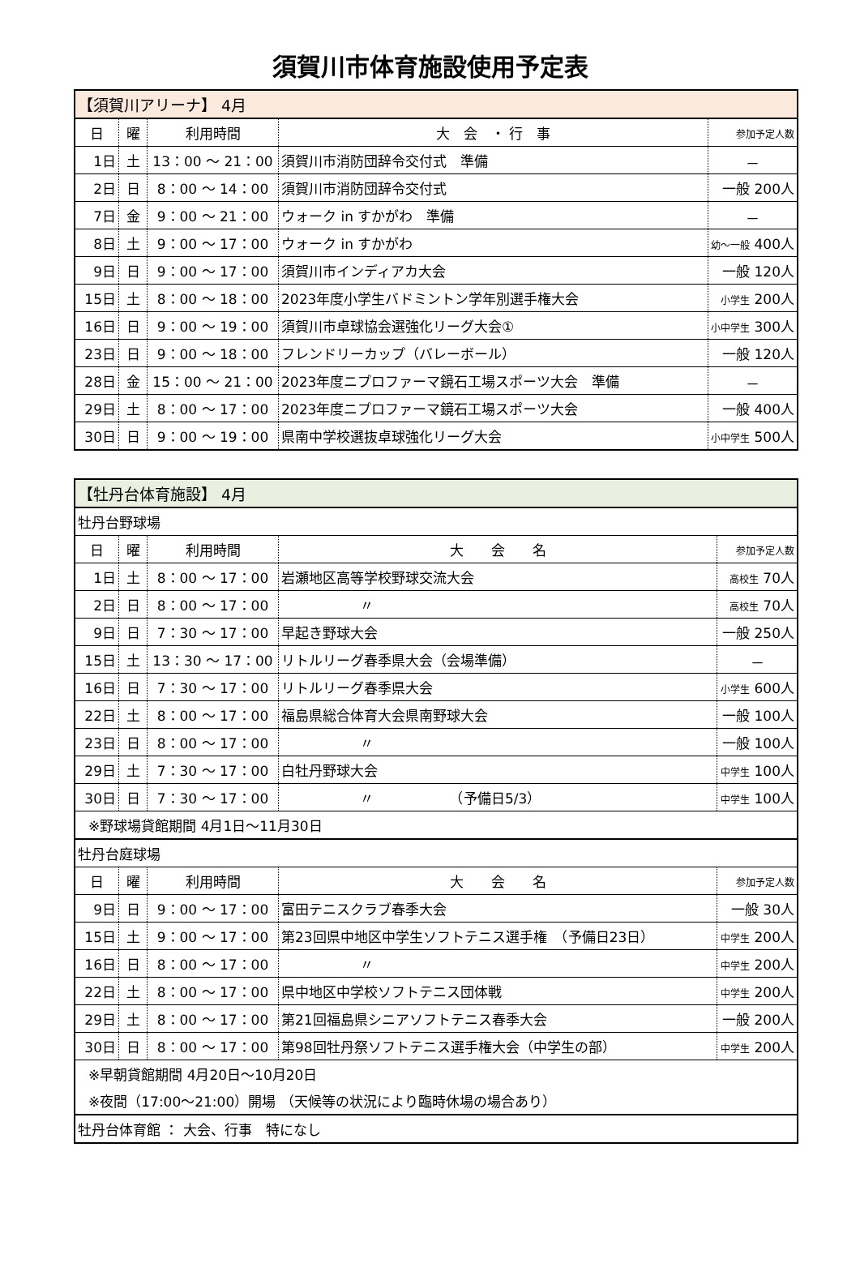須賀川市体育施設使用予定表
| 【須賀川アリーナ】 4月 | | | | |
| --- | --- | --- | --- | --- |
| 日 | 曜 | 利用時間 | 大 会 ・ 行 事 | 参加予定人数 |
| 1日 | 土 | 13：00 ～ 21：00 | 須賀川市消防団辞令交付式 準備 | － |
| 2日 | 日 | 8：00 ～ 14：00 | 須賀川市消防団辞令交付式 | 一般 200人 |
| 7日 | 金 | 9：00 ～ 21：00 | ウォーク in すかがわ 準備 | － |
| 8日 | 土 | 9：00 ～ 17：00 | ウォーク in すかがわ | 幼～一般 400人 |
| 9日 | 日 | 9：00 ～ 17：00 | 須賀川市インディアカ大会 | 一般 120人 |
| 15日 | 土 | 8：00 ～ 18：00 | 2023年度小学生バドミントン学年別選手権大会 | 小学生 200人 |
| 16日 | 日 | 9：00 ～ 19：00 | 須賀川市卓球協会選強化リーグ大会① | 小中学生 300人 |
| 23日 | 日 | 9：00 ～ 18：00 | フレンドリーカップ（バレーボール） | 一般 120人 |
| 28日 | 金 | 15：00 ～ 21：00 | 2023年度ニプロファーマ鏡石工場スポーツ大会 準備 | － |
| 29日 | 土 | 8：00 ～ 17：00 | 2023年度ニプロファーマ鏡石工場スポーツ大会 | 一般 400人 |
| 30日 | 日 | 9：00 ～ 19：00 | 県南中学校選抜卓球強化リーグ大会 | 小中学生 500人 |
| 【牡丹台体育施設】 4月 | | | | |
| --- | --- | --- | --- | --- |
| 牡丹台野球場 | | | | |
| 日 | 曜 | 利用時間 | 大 会 名 | 参加予定人数 |
| 1日 | 土 | 8：00 ～ 17：00 | 岩瀬地区高等学校野球交流大会 | 高校生 70人 |
| 2日 | 日 | 8：00 ～ 17：00 | 〃 | 高校生 70人 |
| 9日 | 日 | 7：30 ～ 17：00 | 早起き野球大会 | 一般 250人 |
| 15日 | 土 | 13：30 ～ 17：00 | リトルリーグ春季県大会（会場準備） | － |
| 16日 | 日 | 7：30 ～ 17：00 | リトルリーグ春季県大会 | 小学生 600人 |
| 22日 | 土 | 8：00 ～ 17：00 | 福島県総合体育大会県南野球大会 | 一般 100人 |
| 23日 | 日 | 8：00 ～ 17：00 | 〃 | 一般 100人 |
| 29日 | 土 | 7：30 ～ 17：00 | 白牡丹野球大会 | 中学生 100人 |
| 30日 | 日 | 7：30 ～ 17：00 | 〃 （予備日5/3） | 中学生 100人 |
| ※野球場貸館期間 4月1日～11月30日 | | | | |
| 牡丹台庭球場 | | | | |
| 日 | 曜 | 利用時間 | 大 会 名 | 参加予定人数 |
| 9日 | 日 | 9：00 ～ 17：00 | 富田テニスクラブ春季大会 | 一般 30人 |
| 15日 | 土 | 9：00 ～ 17：00 | 第23回県中地区中学生ソフトテニス選手権 （予備日23日） | 中学生 200人 |
| 16日 | 日 | 8：00 ～ 17：00 | 〃 | 中学生 200人 |
| 22日 | 土 | 8：00 ～ 17：00 | 県中地区中学校ソフトテニス団体戦 | 中学生 200人 |
| 29日 | 土 | 8：00 ～ 17：00 | 第21回福島県シニアソフトテニス春季大会 | 一般 200人 |
| 30日 | 日 | 8：00 ～ 17：00 | 第98回牡丹祭ソフトテニス選手権大会（中学生の部） | 中学生 200人 |
| ※早朝貸館期間 4月20日～10月20日 | | | | |
| ※夜間（17:00～21:00）開場 （天候等の状況により臨時休場の場合あり） | | | | |
| 牡丹台体育館 ： 大会、行事 特になし | | | | |